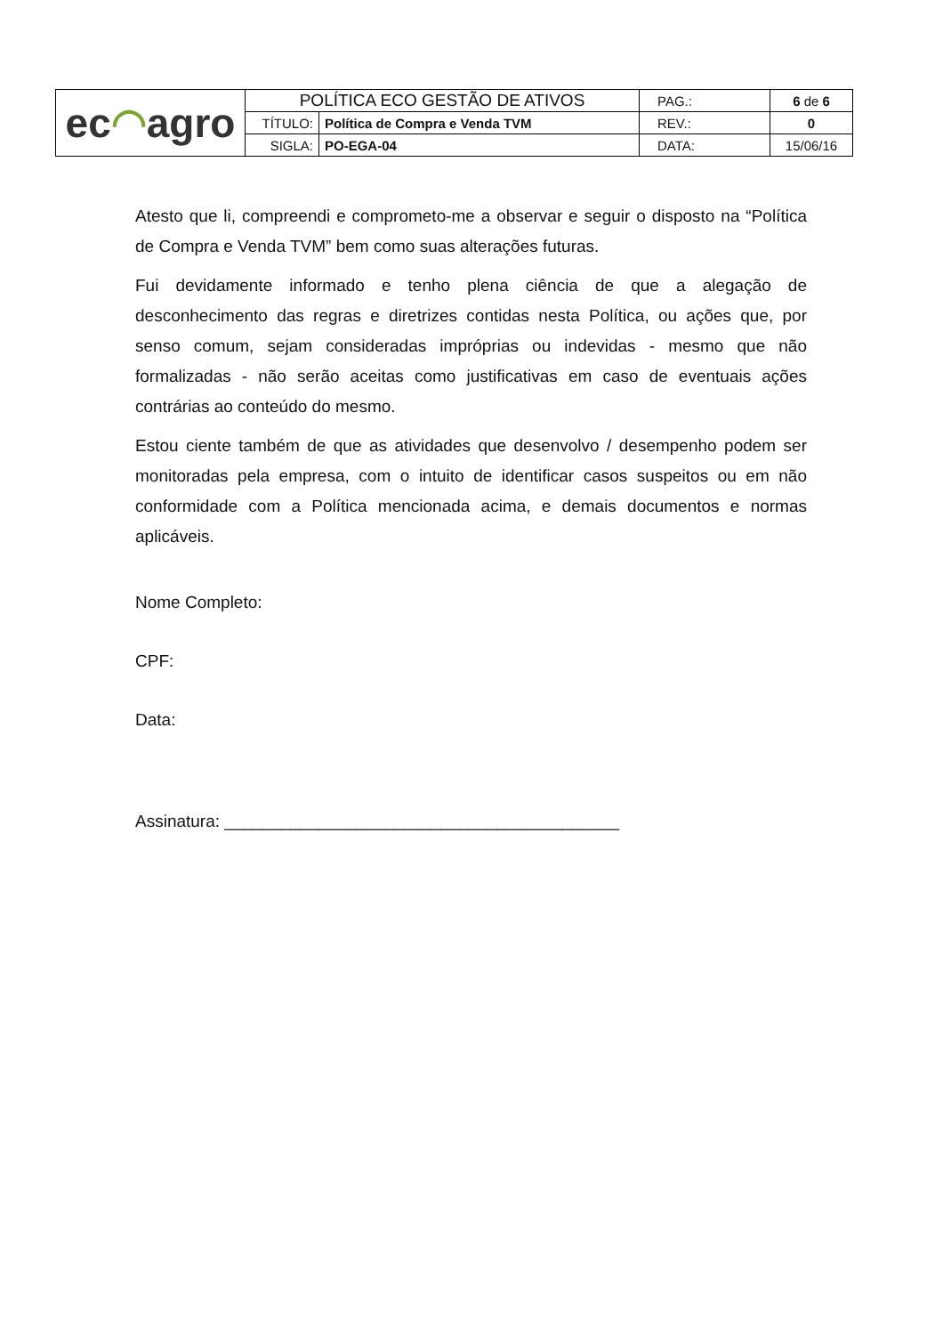| ec ◠ agro | POLÍTICA ECO GESTÃO DE ATIVOS | | PAG.: | 6 de 6 |
| | TÍTULO: | Política de Compra e Venda TVM | REV.: | 0 |
| | SIGLA: | PO-EGA-04 | DATA: | 15/06/16 |
Atesto que li, compreendi e comprometo-me a observar e seguir o disposto na “Política de Compra e Venda TVM” bem como suas alterações futuras.
Fui devidamente informado e tenho plena ciência de que a alegação de desconhecimento das regras e diretrizes contidas nesta Política, ou ações que, por senso comum, sejam consideradas impróprias ou indevidas - mesmo que não formalizadas - não serão aceitas como justificativas em caso de eventuais ações contrárias ao conteúdo do mesmo.
Estou ciente também de que as atividades que desenvolvo / desempenho podem ser monitoradas pela empresa, com o intuito de identificar casos suspeitos ou em não conformidade com a Política mencionada acima, e demais documentos e normas aplicáveis.
Nome Completo:
CPF:
Data:
Assinatura: __________________________________________